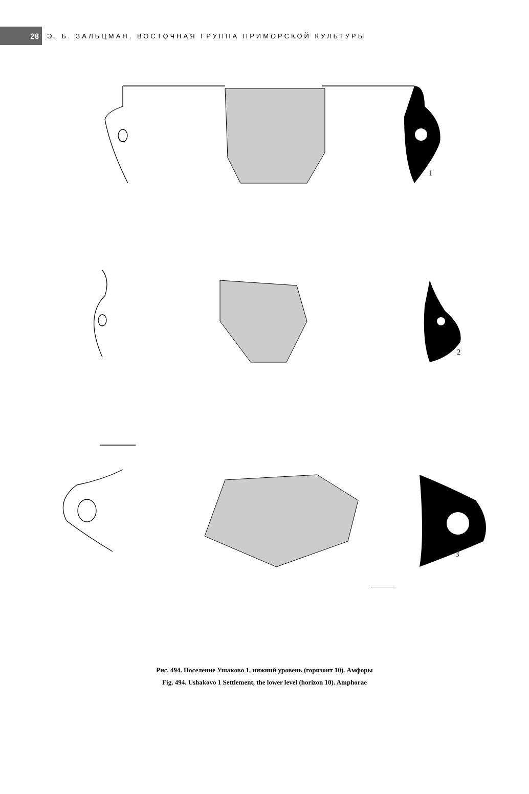28
Э. Б. ЗАЛЬЦМАН. ВОСТОЧНАЯ ГРУППА ПРИМОРСКОЙ КУЛЬТУРЫ
1
2
3
Рис. 494. Поселение Ушаково 1, нижний уровень (горизонт 10). Амфоры
Fig. 494. Ushakovo 1 Settlement, the lower level (horizon 10). Amphorae